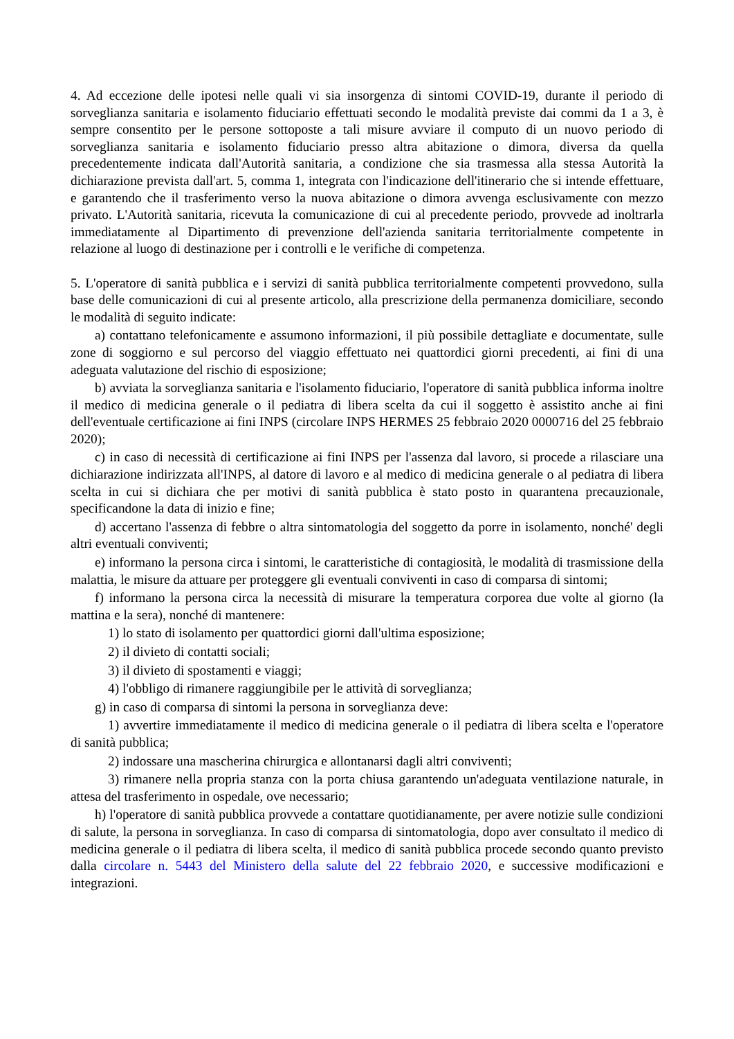4. Ad eccezione delle ipotesi nelle quali vi sia insorgenza di sintomi COVID-19, durante il periodo di sorveglianza sanitaria e isolamento fiduciario effettuati secondo le modalità previste dai commi da 1 a 3, è sempre consentito per le persone sottoposte a tali misure avviare il computo di un nuovo periodo di sorveglianza sanitaria e isolamento fiduciario presso altra abitazione o dimora, diversa da quella precedentemente indicata dall'Autorità sanitaria, a condizione che sia trasmessa alla stessa Autorità la dichiarazione prevista dall'art. 5, comma 1, integrata con l'indicazione dell'itinerario che si intende effettuare, e garantendo che il trasferimento verso la nuova abitazione o dimora avvenga esclusivamente con mezzo privato. L'Autorità sanitaria, ricevuta la comunicazione di cui al precedente periodo, provvede ad inoltrarla immediatamente al Dipartimento di prevenzione dell'azienda sanitaria territorialmente competente in relazione al luogo di destinazione per i controlli e le verifiche di competenza.
5. L'operatore di sanità pubblica e i servizi di sanità pubblica territorialmente competenti provvedono, sulla base delle comunicazioni di cui al presente articolo, alla prescrizione della permanenza domiciliare, secondo le modalità di seguito indicate:
a) contattano telefonicamente e assumono informazioni, il più possibile dettagliate e documentate, sulle zone di soggiorno e sul percorso del viaggio effettuato nei quattordici giorni precedenti, ai fini di una adeguata valutazione del rischio di esposizione;
b) avviata la sorveglianza sanitaria e l'isolamento fiduciario, l'operatore di sanità pubblica informa inoltre il medico di medicina generale o il pediatra di libera scelta da cui il soggetto è assistito anche ai fini dell'eventuale certificazione ai fini INPS (circolare INPS HERMES 25 febbraio 2020 0000716 del 25 febbraio 2020);
c) in caso di necessità di certificazione ai fini INPS per l'assenza dal lavoro, si procede a rilasciare una dichiarazione indirizzata all'INPS, al datore di lavoro e al medico di medicina generale o al pediatra di libera scelta in cui si dichiara che per motivi di sanità pubblica è stato posto in quarantena precauzionale, specificandone la data di inizio e fine;
d) accertano l'assenza di febbre o altra sintomatologia del soggetto da porre in isolamento, nonché' degli altri eventuali conviventi;
e) informano la persona circa i sintomi, le caratteristiche di contagiosità, le modalità di trasmissione della malattia, le misure da attuare per proteggere gli eventuali conviventi in caso di comparsa di sintomi;
f) informano la persona circa la necessità di misurare la temperatura corporea due volte al giorno (la mattina e la sera), nonché di mantenere:
1) lo stato di isolamento per quattordici giorni dall'ultima esposizione;
2) il divieto di contatti sociali;
3) il divieto di spostamenti e viaggi;
4) l'obbligo di rimanere raggiungibile per le attività di sorveglianza;
g) in caso di comparsa di sintomi la persona in sorveglianza deve:
1) avvertire immediatamente il medico di medicina generale o il pediatra di libera scelta e l'operatore di sanità pubblica;
2) indossare una mascherina chirurgica e allontanarsi dagli altri conviventi;
3) rimanere nella propria stanza con la porta chiusa garantendo un'adeguata ventilazione naturale, in attesa del trasferimento in ospedale, ove necessario;
h) l'operatore di sanità pubblica provvede a contattare quotidianamente, per avere notizie sulle condizioni di salute, la persona in sorveglianza. In caso di comparsa di sintomatologia, dopo aver consultato il medico di medicina generale o il pediatra di libera scelta, il medico di sanità pubblica procede secondo quanto previsto dalla circolare n. 5443 del Ministero della salute del 22 febbraio 2020, e successive modificazioni e integrazioni.